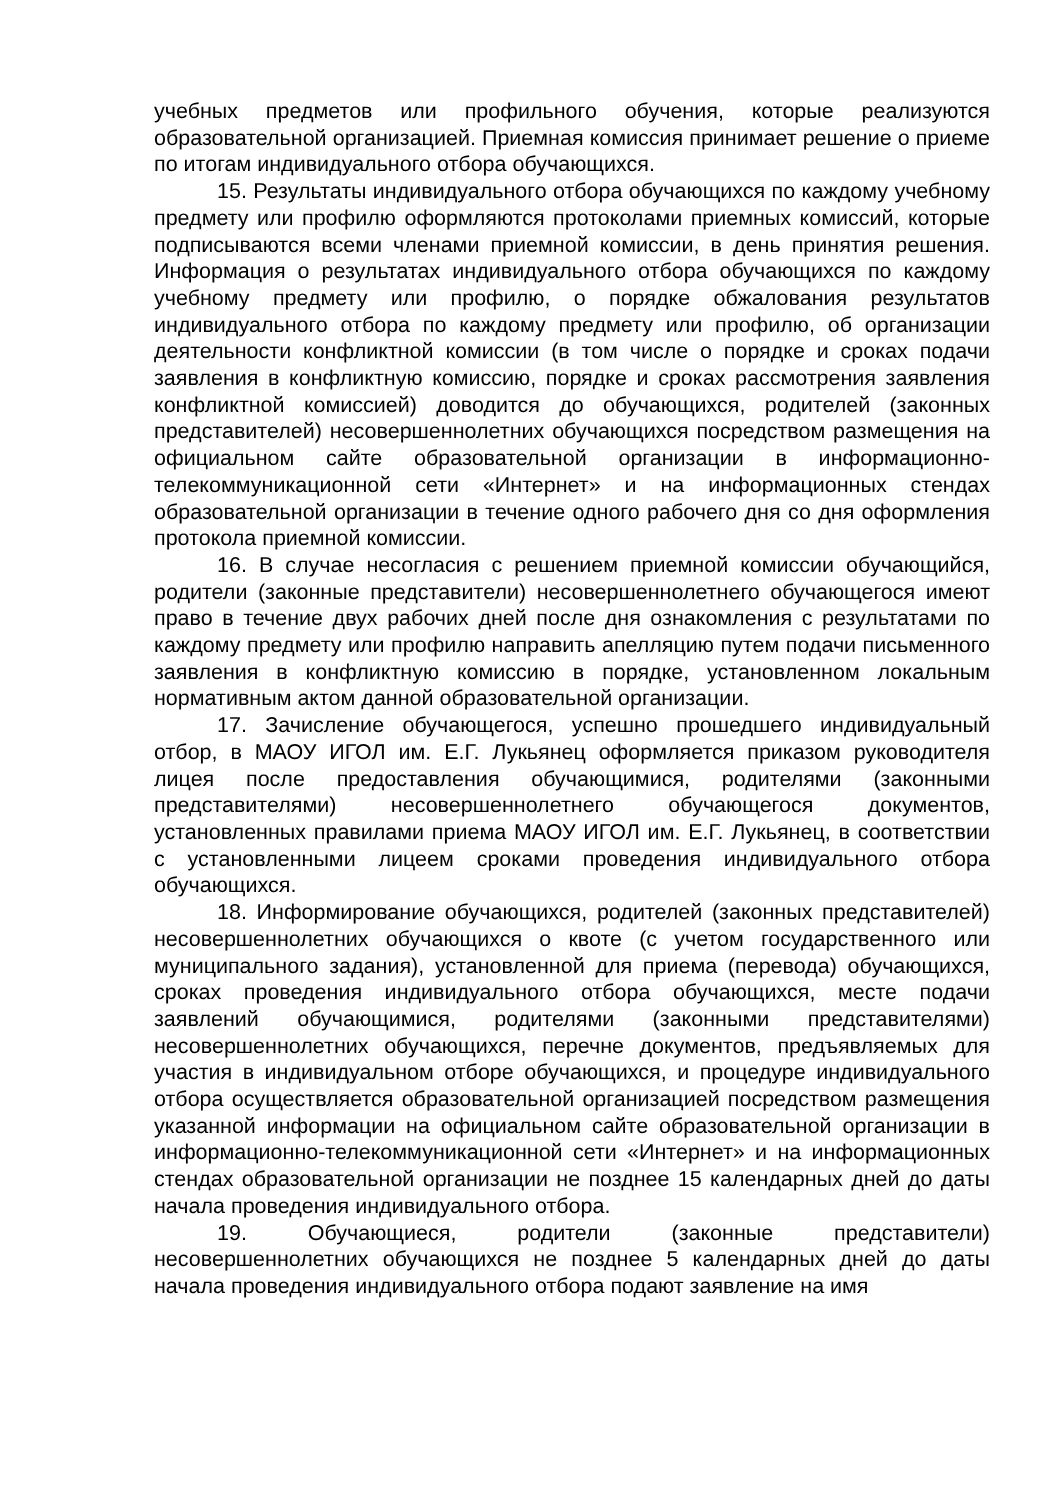учебных предметов или профильного обучения, которые реализуются образовательной организацией. Приемная комиссия принимает решение о приеме по итогам индивидуального отбора обучающихся.
15. Результаты индивидуального отбора обучающихся по каждому учебному предмету или профилю оформляются протоколами приемных комиссий, которые подписываются всеми членами приемной комиссии, в день принятия решения. Информация о результатах индивидуального отбора обучающихся по каждому учебному предмету или профилю, о порядке обжалования результатов индивидуального отбора по каждому предмету или профилю, об организации деятельности конфликтной комиссии (в том числе о порядке и сроках подачи заявления в конфликтную комиссию, порядке и сроках рассмотрения заявления конфликтной комиссией) доводится до обучающихся, родителей (законных представителей) несовершеннолетних обучающихся посредством размещения на официальном сайте образовательной организации в информационно-телекоммуникационной сети «Интернет» и на информационных стендах образовательной организации в течение одного рабочего дня со дня оформления протокола приемной комиссии.
16. В случае несогласия с решением приемной комиссии обучающийся, родители (законные представители) несовершеннолетнего обучающегося имеют право в течение двух рабочих дней после дня ознакомления с результатами по каждому предмету или профилю направить апелляцию путем подачи письменного заявления в конфликтную комиссию в порядке, установленном локальным нормативным актом данной образовательной организации.
17. Зачисление обучающегося, успешно прошедшего индивидуальный отбор, в МАОУ ИГОЛ им. Е.Г. Лукьянец оформляется приказом руководителя лицея после предоставления обучающимися, родителями (законными представителями) несовершеннолетнего обучающегося документов, установленных правилами приема МАОУ ИГОЛ им. Е.Г. Лукьянец, в соответствии с установленными лицеем сроками проведения индивидуального отбора обучающихся.
18. Информирование обучающихся, родителей (законных представителей) несовершеннолетних обучающихся о квоте (с учетом государственного или муниципального задания), установленной для приема (перевода) обучающихся, сроках проведения индивидуального отбора обучающихся, месте подачи заявлений обучающимися, родителями (законными представителями) несовершеннолетних обучающихся, перечне документов, предъявляемых для участия в индивидуальном отборе обучающихся, и процедуре индивидуального отбора осуществляется образовательной организацией посредством размещения указанной информации на официальном сайте образовательной организации в информационно-телекоммуникационной сети «Интернет» и на информационных стендах образовательной организации не позднее 15 календарных дней до даты начала проведения индивидуального отбора.
19. Обучающиеся, родители (законные представители) несовершеннолетних обучающихся не позднее 5 календарных дней до даты начала проведения индивидуального отбора подают заявление на имя